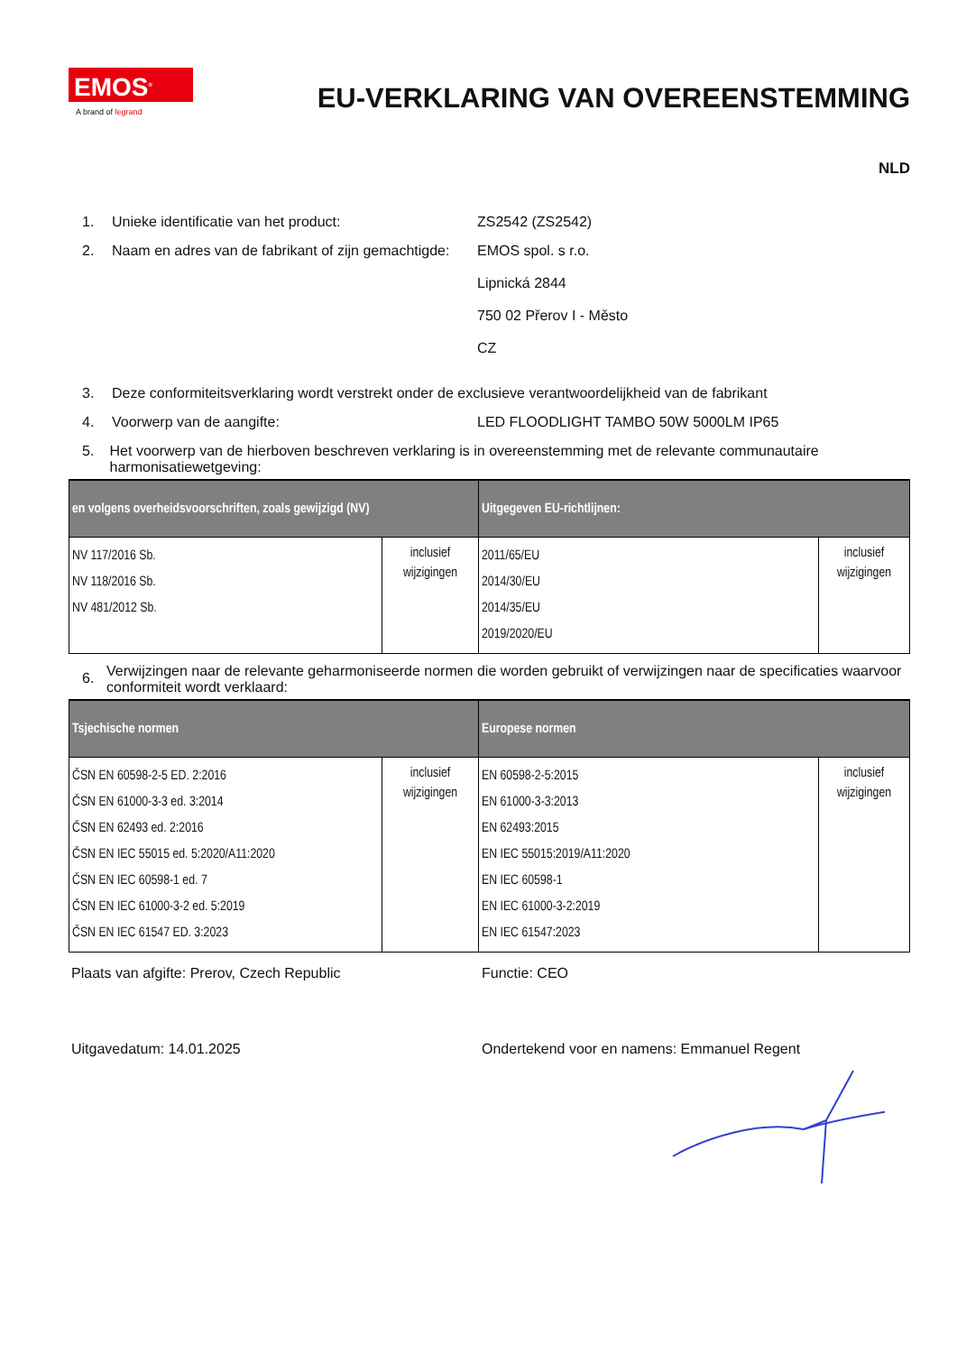EMOS<sup>®</sup>
A brand of legrand
EU-VERKLARING VAN OVEREENSTEMMING
NLD
1. Unieke identificatie van het product: ZS2542 (ZS2542)
2. Naam en adres van de fabrikant of zijn gemachtigde:
EMOS spol. s r.o.
Lipnická 2844
750 02 Přerov I - Město
CZ
3. Deze conformiteitsverklaring wordt verstrekt onder de exclusieve verantwoordelijkheid van de fabrikant
4. Voorwerp van de aangifte: LED FLOODLIGHT TAMBO 50W 5000LM IP65
5. Het voorwerp van de hierboven beschreven verklaring is in overeenstemming met de relevante communautaire harmonisatiewetgeving:
| en volgens overheidsvoorschriften, zoals gewijzigd (NV) | | Uitgegeven EU-richtlijnen: | |
| --- | --- | --- | --- |
| NV 117/2016 Sb. NV 118/2016 Sb. NV 481/2012 Sb. | inclusief wijzigingen | 2011/65/EU 2014/30/EU 2014/35/EU 2019/2020/EU | inclusief wijzigingen |
6. Verwijzingen naar de relevante geharmoniseerde normen die worden gebruikt of verwijzingen naar de specificaties waarvoor conformiteit wordt verklaard:
| Tsjechische normen | | Europese normen | |
| --- | --- | --- | --- |
| ČSN EN 60598-2-5 ED. 2:2016 ČSN EN 61000-3-3 ed. 3:2014 ČSN EN 62493 ed. 2:2016 ČSN EN IEC 55015 ed. 5:2020/A11:2020 ČSN EN IEC 60598-1 ed. 7 ČSN EN IEC 61000-3-2 ed. 5:2019 ČSN EN IEC 61547 ED. 3:2023 | inclusief wijzigingen | EN 60598-2-5:2015 EN 61000-3-3:2013 EN 62493:2015 EN IEC 55015:2019/A11:2020 EN IEC 60598-1 EN IEC 61000-3-2:2019 EN IEC 61547:2023 | inclusief wijzigingen |
Plaats van afgifte: Prerov, Czech Republic Functie: CEO
Uitgavedatum: 14.01.2025 Ondertekend voor en namens: Emmanuel Regent